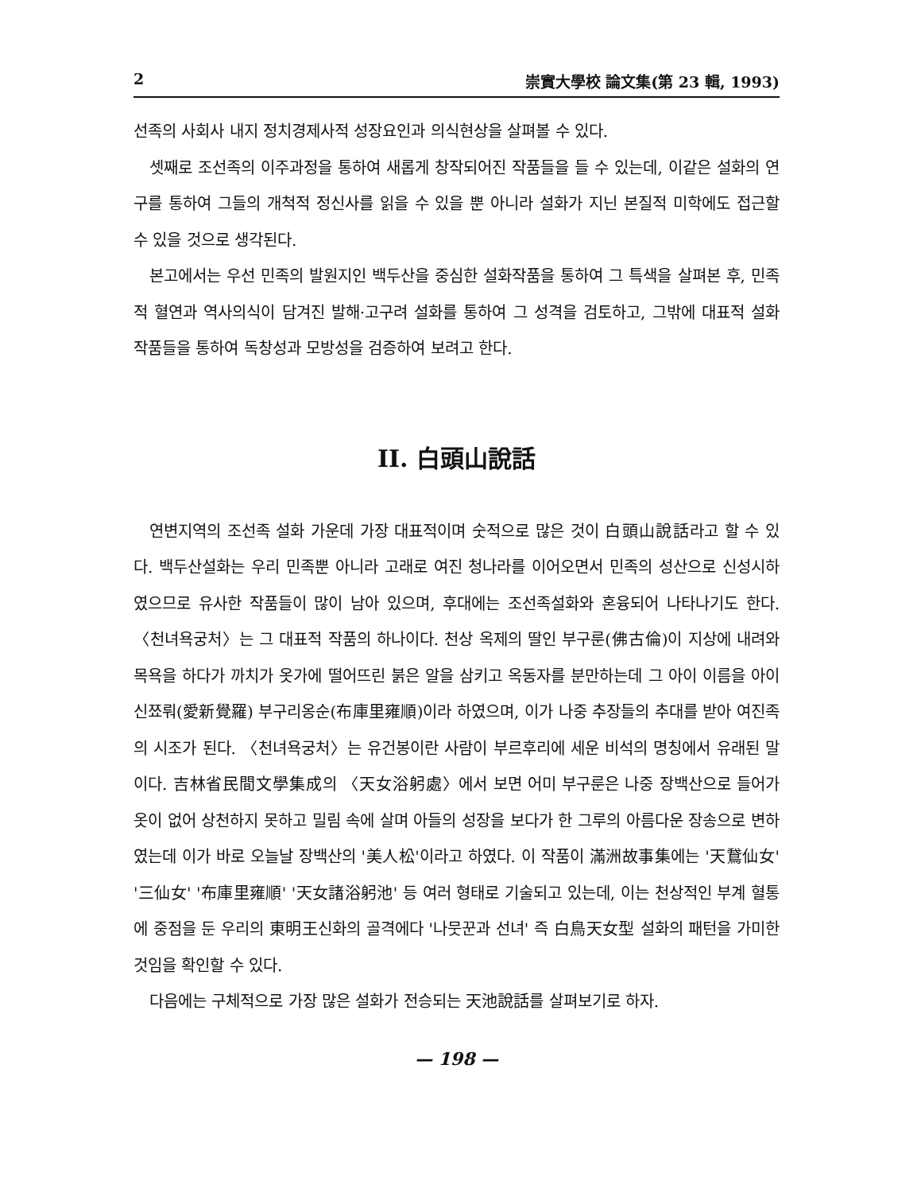2 崇實大學校 論文集(第 23 輯, 1993)
선족의 사회사 내지 정치경제사적 성장요인과 의식현상을 살펴볼 수 있다.
셋째로 조선족의 이주과정을 통하여 새롭게 창작되어진 작품들을 들 수 있는데, 이같은 설화의 연구를 통하여 그들의 개척적 정신사를 읽을 수 있을 뿐 아니라 설화가 지닌 본질적 미학에도 접근할 수 있을 것으로 생각된다.
본고에서는 우선 민족의 발원지인 백두산을 중심한 설화작품을 통하여 그 특색을 살펴본 후, 민족적 혈연과 역사의식이 담겨진 발해·고구려 설화를 통하여 그 성격을 검토하고, 그밖에 대표적 설화 작품들을 통하여 독창성과 모방성을 검증하여 보려고 한다.
II. 白頭山說話
연변지역의 조선족 설화 가운데 가장 대표적이며 숫적으로 많은 것이 白頭山說話라고 할 수 있다. 백두산설화는 우리 민족뿐 아니라 고래로 여진 청나라를 이어오면서 민족의 성산으로 신성시하였으므로 유사한 작품들이 많이 남아 있으며, 후대에는 조선족설화와 혼융되어 나타나기도 한다. 〈천녀욕궁처〉는 그 대표적 작품의 하나이다. 천상 옥제의 딸인 부구룬(佛古倫)이 지상에 내려와 목욕을 하다가 까치가 옷가에 떨어뜨린 붉은 알을 삼키고 옥동자를 분만하는데 그 아이 이름을 아이신쬬뤄(愛新覺羅) 부구리옹순(布庫里雍順)이라 하였으며, 이가 나중 추장들의 추대를 받아 여진족의 시조가 된다. 〈천녀욕궁처〉는 유건봉이란 사람이 부르후리에 세운 비석의 명칭에서 유래된 말이다. 吉林省民間文學集成의 〈天女浴躬處〉에서 보면 어미 부구룬은 나중 장백산으로 들어가 옷이 없어 상천하지 못하고 밀림 속에 살며 아들의 성장을 보다가 한 그루의 아름다운 장송으로 변하였는데 이가 바로 오늘날 장백산의 '美人松'이라고 하였다. 이 작품이 滿洲故事集에는 '天鵞仙女' '三仙女' '布庫里雍順' '天女諸浴躬池' 등 여러 형태로 기술되고 있는데, 이는 천상적인 부계 혈통에 중점을 둔 우리의 東明王신화의 골격에다 '나뭇꾼과 선녀' 즉 白鳥天女型 설화의 패턴을 가미한 것임을 확인할 수 있다.
다음에는 구체적으로 가장 많은 설화가 전승되는 天池說話를 살펴보기로 하자.
— 198 —